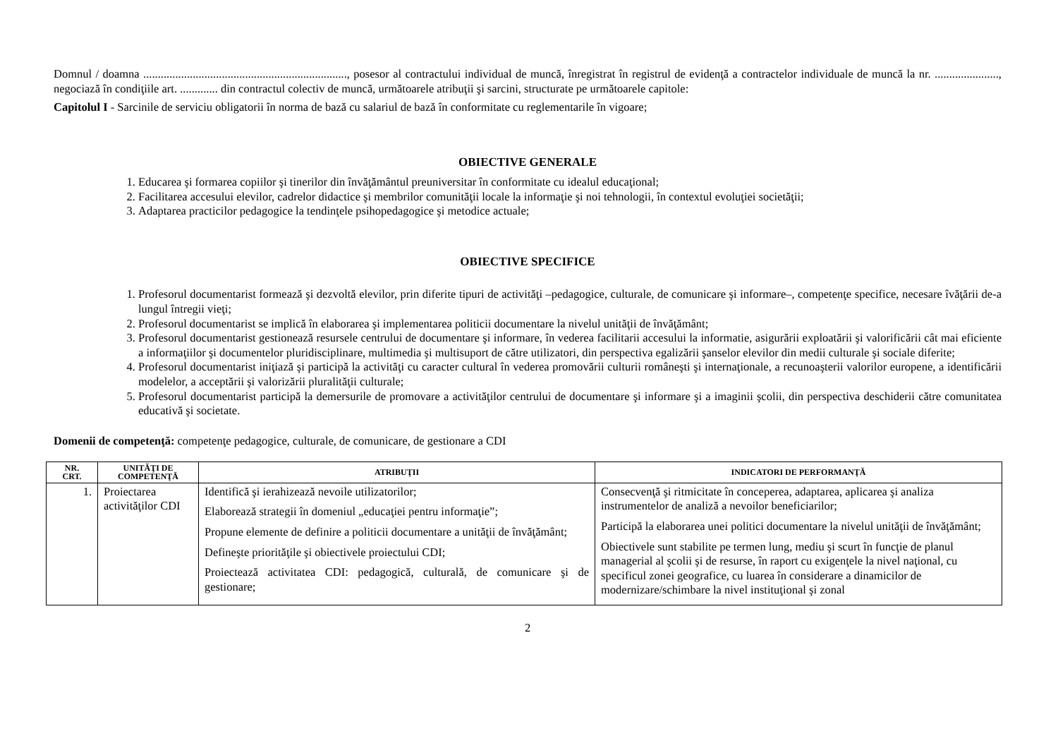Domnul / doamna ......................................................................, posesor al contractului individual de muncă, înregistrat în registrul de evidenţă a contractelor individuale de muncă la nr. ......................, negociază în condiţiile art. ............. din contractul colectiv de muncă, următoarele atribuţii şi sarcini, structurate pe următoarele capitole:
Capitolul I - Sarcinile de serviciu obligatorii în norma de bază cu salariul de bază în conformitate cu reglementarile în vigoare;
OBIECTIVE GENERALE
1. Educarea şi formarea copiilor şi tinerilor din învăţământul preuniversitar în conformitate cu idealul educaţional;
2. Facilitarea accesului elevilor, cadrelor didactice şi membrilor comunităţii locale la informaţie şi noi tehnologii, în contextul evoluţiei societăţii;
3. Adaptarea practicilor pedagogice la tendinţele psihopedagogice şi metodice actuale;
OBIECTIVE SPECIFICE
1. Profesorul documentarist formează şi dezvoltă elevilor, prin diferite tipuri de activităţi –pedagogice, culturale, de comunicare şi informare–, competenţe specifice, necesare îvăţării de-a lungul întregii vieţi;
2. Profesorul documentarist se implică în elaborarea şi implementarea politicii documentare la nivelul unităţii de învăţământ;
3. Profesorul documentarist gestionează resursele centrului de documentare şi informare, în vederea facilitarii accesului la informatie, asigurării exploatării şi valorificării cât mai eficiente a informaţiilor şi documentelor pluridisciplinare, multimedia şi multisuport de către utilizatori, din perspectiva egalizării şanselor elevilor din medii culturale şi sociale diferite;
4. Profesorul documentarist iniţiază şi participă la activităţi cu caracter cultural în vederea promovării culturii româneşti şi internaţionale, a recunoaşterii valorilor europene, a identificării modelelor, a acceptării şi valorizării pluralităţii culturale;
5. Profesorul documentarist participă la demersurile de promovare a activităţilor centrului de documentare şi informare şi a imaginii şcolii, din perspectiva deschiderii către comunitatea educativă şi societate.
Domenii de competenţă: competenţe pedagogice, culturale, de comunicare, de gestionare a CDI
| NR. CRT. | UNITĂŢI DE COMPETENŢĂ | ATRIBUŢII | INDICATORI DE PERFORMANŢĂ |
| --- | --- | --- | --- |
| 1. | Proiectarea activităţilor CDI | Identifică şi ierahizează nevoile utilizatorilor; Elaborează strategii în domeniul „educaţiei pentru informaţie”; Propune elemente de definire a politicii documentare a unităţii de învăţământ; Defineşte priorităţile şi obiectivele proiectului CDI; Proiectează activitatea CDI: pedagogică, culturală, de comunicare şi de gestionare; | Consecvenţă şi ritmicitate în conceperea, adaptarea, aplicarea şi analiza instrumentelor de analiză a nevoilor beneficiarilor; Participă la elaborarea unei politici documentare la nivelul unităţii de învăţământ; Obiectivele sunt stabilite pe termen lung, mediu şi scurt în funcţie de planul managerial al şcolii şi de resurse, în raport cu exigenţele la nivel naţional, cu specificul zonei geografice, cu luarea în considerare a dinamicilor de modernizare/schimbare la nivel instituţional şi zonal |
2